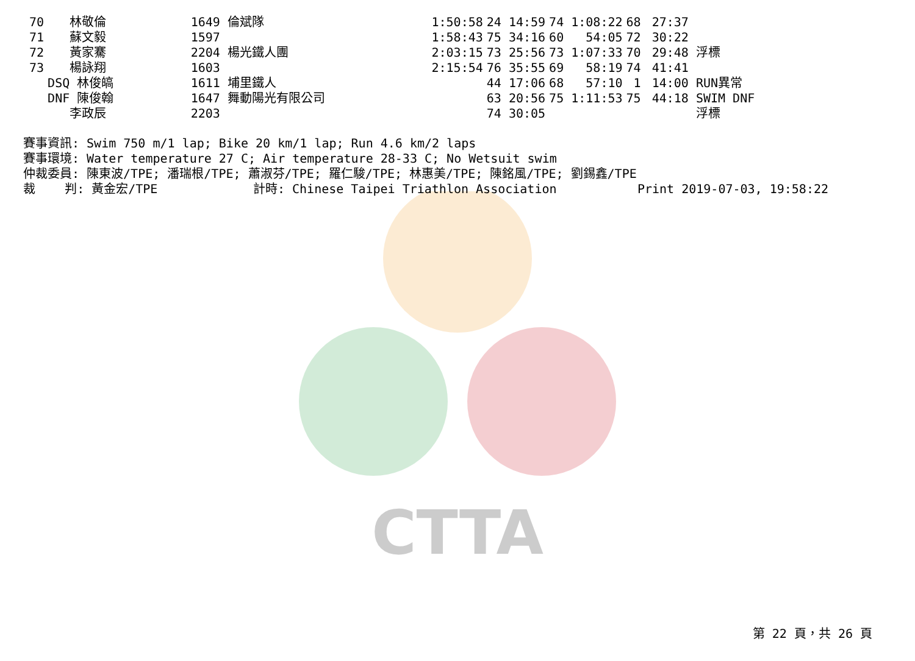CTTA
| 70 | 林敬倫 | 1649 倫斌隊 | 1:50:58 | 24 14:59 | 74 1:08:22 | 68 | 27:37 |
| 71 | 蘇文毅 | 1597 | 1:58:43 | 75 34:16 | 60 54:05 | 72 | 30:22 |
| 72 | 黃家騫 | 2204 楊光鐵人團 | 2:03:15 | 73 25:56 | 73 1:07:33 | 70 | 29:48 浮標 |
| 73 | 楊詠翔 | 1603 | 2:15:54 | 76 35:55 | 69 58:19 | 74 | 41:41 |
| | DSQ 林俊皜 | 1611 埔里鐵人 | | 44 17:06 | 68 57:10 | 1 | 14:00 RUN異常 |
| | DNF 陳俊翰 | 1647 舞動陽光有限公司 | | 63 20:56 | 75 1:11:53 | 75 | 44:18 SWIM DNF |
| | 李政辰 | 2203 | | 74 30:05 | | | 浮標 |
賽事資訊: Swim 750 m/1 lap; Bike 20 km/1 lap; Run 4.6 km/2 laps 賽事環境: Water temperature 27 C; Air temperature 28-33 C; No Wetsuit swim 仲裁委員: 陳東波/TPE; 潘瑞根/TPE; 蕭淑芬/TPE; 羅仁駿/TPE; 林惠美/TPE; 陳銘風/TPE; 劉錫鑫/TPE 裁 判: 黃金宏/TPE 計時: Chinese Taipei Triathlon Association Print 2019-07-03, 19:58:22
第 22 頁，共 26 頁